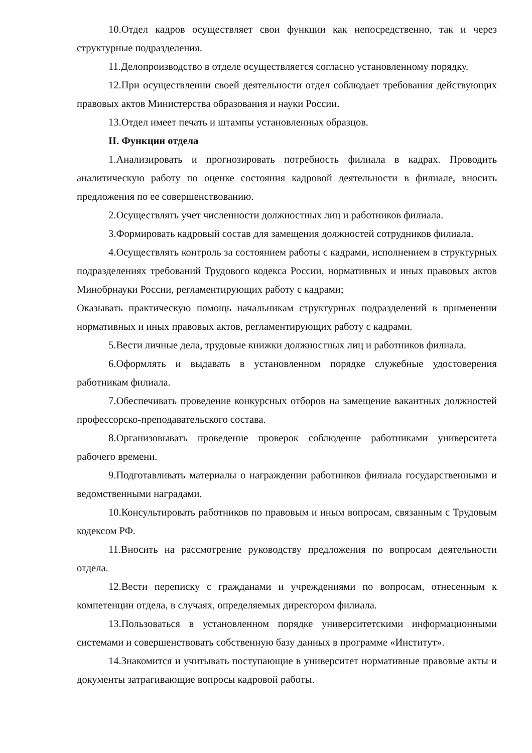10.Отдел кадров осуществляет свои функции как непосредственно, так и через структурные подразделения.
11.Делопроизводство в отделе осуществляется согласно установленному порядку.
12.При осуществлении своей деятельности отдел соблюдает требования действующих правовых актов Министерства образования и науки России.
13.Отдел имеет печать и штампы установленных образцов.
II. Функции отдела
1.Анализировать и прогнозировать потребность филиала в кадрах. Проводить аналитическую работу по оценке состояния кадровой деятельности в филиале, вносить предложения по ее совершенствованию.
2.Осуществлять учет численности должностных лиц и работников филиала.
3.Формировать кадровый состав для замещения должностей сотрудников филиала.
4.Осуществлять контроль за состоянием работы с кадрами, исполнением в структурных подразделениях требований Трудового кодекса России, нормативных и иных правовых актов Минобрнауки России, регламентирующих работу с кадрами;
Оказывать практическую помощь начальникам структурных подразделений в применении нормативных и иных правовых актов, регламентирующих работу с кадрами.
5.Вести личные дела, трудовые книжки должностных лиц и работников филиала.
6.Оформлять и выдавать в установленном порядке служебные удостоверения работникам филиала.
7.Обеспечивать проведение конкурсных отборов на замещение вакантных должностей профессорско-преподавательского состава.
8.Организовывать проведение проверок соблюдение работниками университета рабочего времени.
9.Подготавливать материалы о награждении работников филиала государственными и ведомственными наградами.
10.Консультировать работников по правовым и иным вопросам, связанным с Трудовым кодексом РФ.
11.Вносить на рассмотрение руководству предложения по вопросам деятельности отдела.
12.Вести переписку с гражданами и учреждениями по вопросам, отнесенным к компетенции отдела, в случаях, определяемых директором филиала.
13.Пользоваться в установленном порядке университетскими информационными системами и совершенствовать собственную базу данных в программе «Институт».
14.Знакомится и учитывать поступающие в университет нормативные правовые акты и документы затрагивающие вопросы кадровой работы.